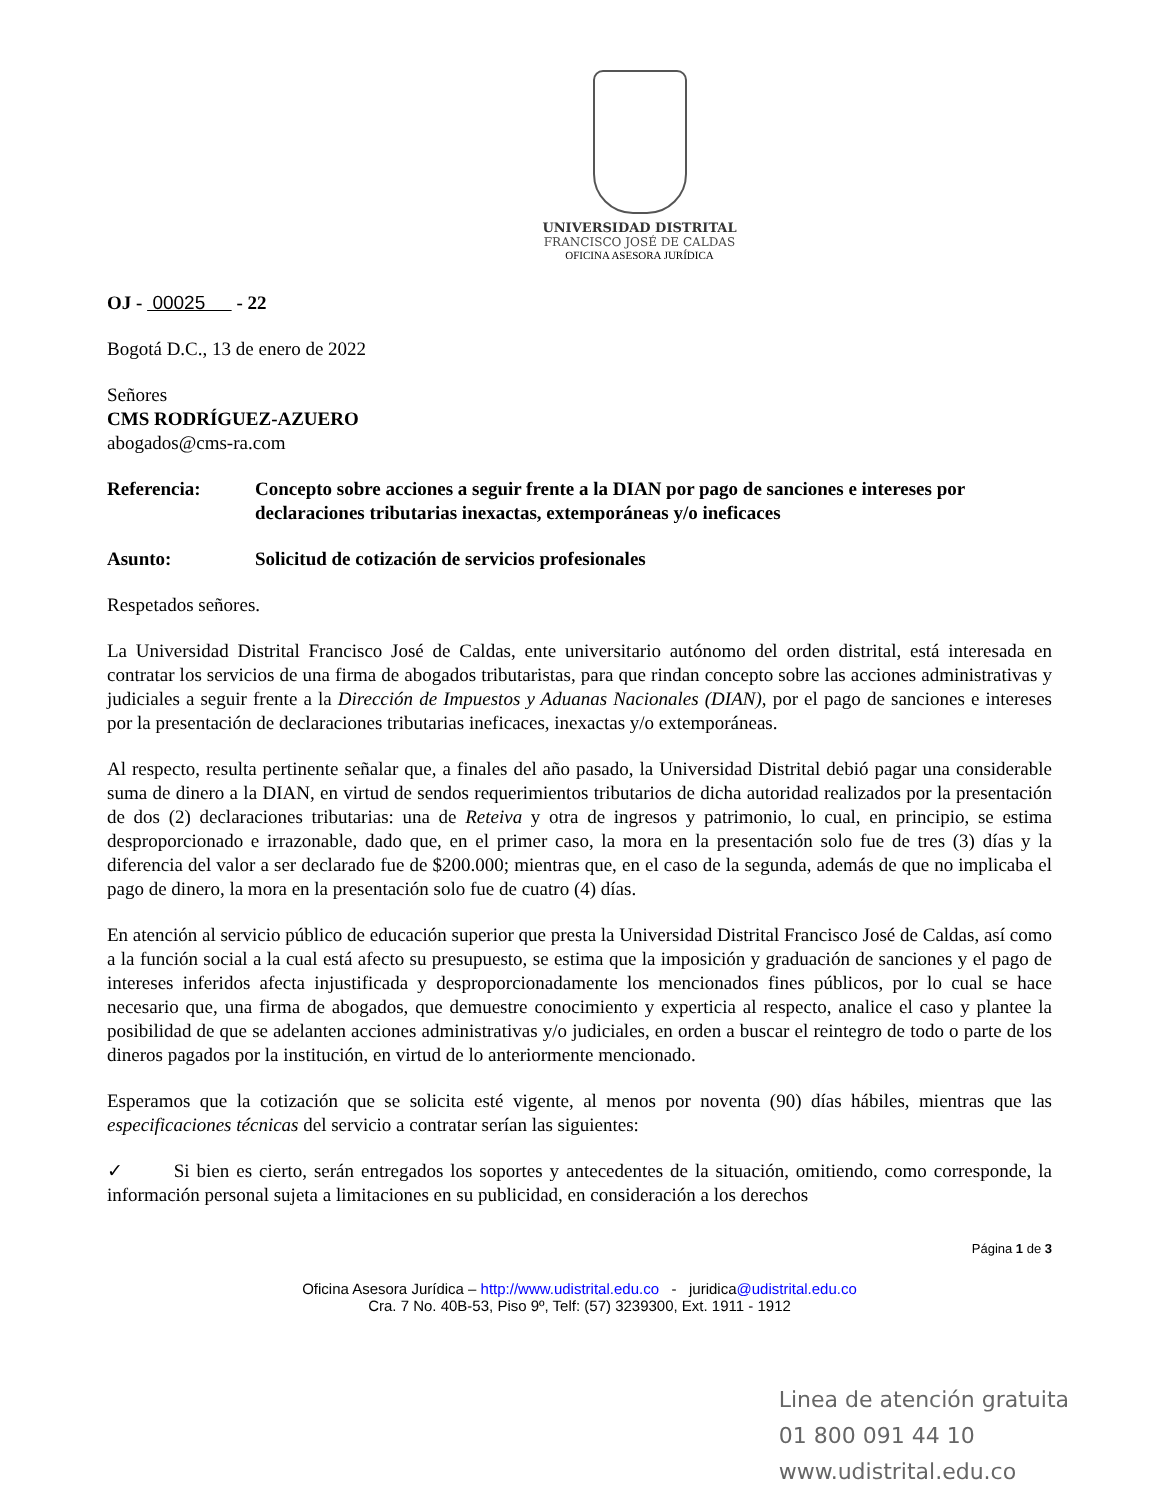UNIVERSIDAD DISTRITAL
FRANCISCO JOSÉ DE CALDAS
OFICINA ASESORA JURÍDICA
OJ - 00025 - 22
Bogotá D.C., 13 de enero de 2022
Señores
CMS RODRÍGUEZ-AZUERO
abogados@cms-ra.com
Referencia: Concepto sobre acciones a seguir frente a la DIAN por pago de sanciones e intereses por declaraciones tributarias inexactas, extemporáneas y/o ineficaces
Asunto: Solicitud de cotización de servicios profesionales
Respetados señores.
La Universidad Distrital Francisco José de Caldas, ente universitario autónomo del orden distrital, está interesada en contratar los servicios de una firma de abogados tributaristas, para que rindan concepto sobre las acciones administrativas y judiciales a seguir frente a la Dirección de Impuestos y Aduanas Nacionales (DIAN), por el pago de sanciones e intereses por la presentación de declaraciones tributarias ineficaces, inexactas y/o extemporáneas.
Al respecto, resulta pertinente señalar que, a finales del año pasado, la Universidad Distrital debió pagar una considerable suma de dinero a la DIAN, en virtud de sendos requerimientos tributarios de dicha autoridad realizados por la presentación de dos (2) declaraciones tributarias: una de Reteiva y otra de ingresos y patrimonio, lo cual, en principio, se estima desproporcionado e irrazonable, dado que, en el primer caso, la mora en la presentación solo fue de tres (3) días y la diferencia del valor a ser declarado fue de $200.000; mientras que, en el caso de la segunda, además de que no implicaba el pago de dinero, la mora en la presentación solo fue de cuatro (4) días.
En atención al servicio público de educación superior que presta la Universidad Distrital Francisco José de Caldas, así como a la función social a la cual está afecto su presupuesto, se estima que la imposición y graduación de sanciones y el pago de intereses inferidos afecta injustificada y desproporcionadamente los mencionados fines públicos, por lo cual se hace necesario que, una firma de abogados, que demuestre conocimiento y experticia al respecto, analice el caso y plantee la posibilidad de que se adelanten acciones administrativas y/o judiciales, en orden a buscar el reintegro de todo o parte de los dineros pagados por la institución, en virtud de lo anteriormente mencionado.
Esperamos que la cotización que se solicita esté vigente, al menos por noventa (90) días hábiles, mientras que las especificaciones técnicas del servicio a contratar serían las siguientes:
✓ Si bien es cierto, serán entregados los soportes y antecedentes de la situación, omitiendo, como corresponde, la información personal sujeta a limitaciones en su publicidad, en consideración a los derechos
Página 1 de 3
Oficina Asesora Jurídica – http://www.udistrital.edu.co - juridica@udistrital.edu.co
Cra. 7 No. 40B-53, Piso 9º, Telf: (57) 3239300, Ext. 1911 - 1912
Linea de atención gratuita
01 800 091 44 10
www.udistrital.edu.co